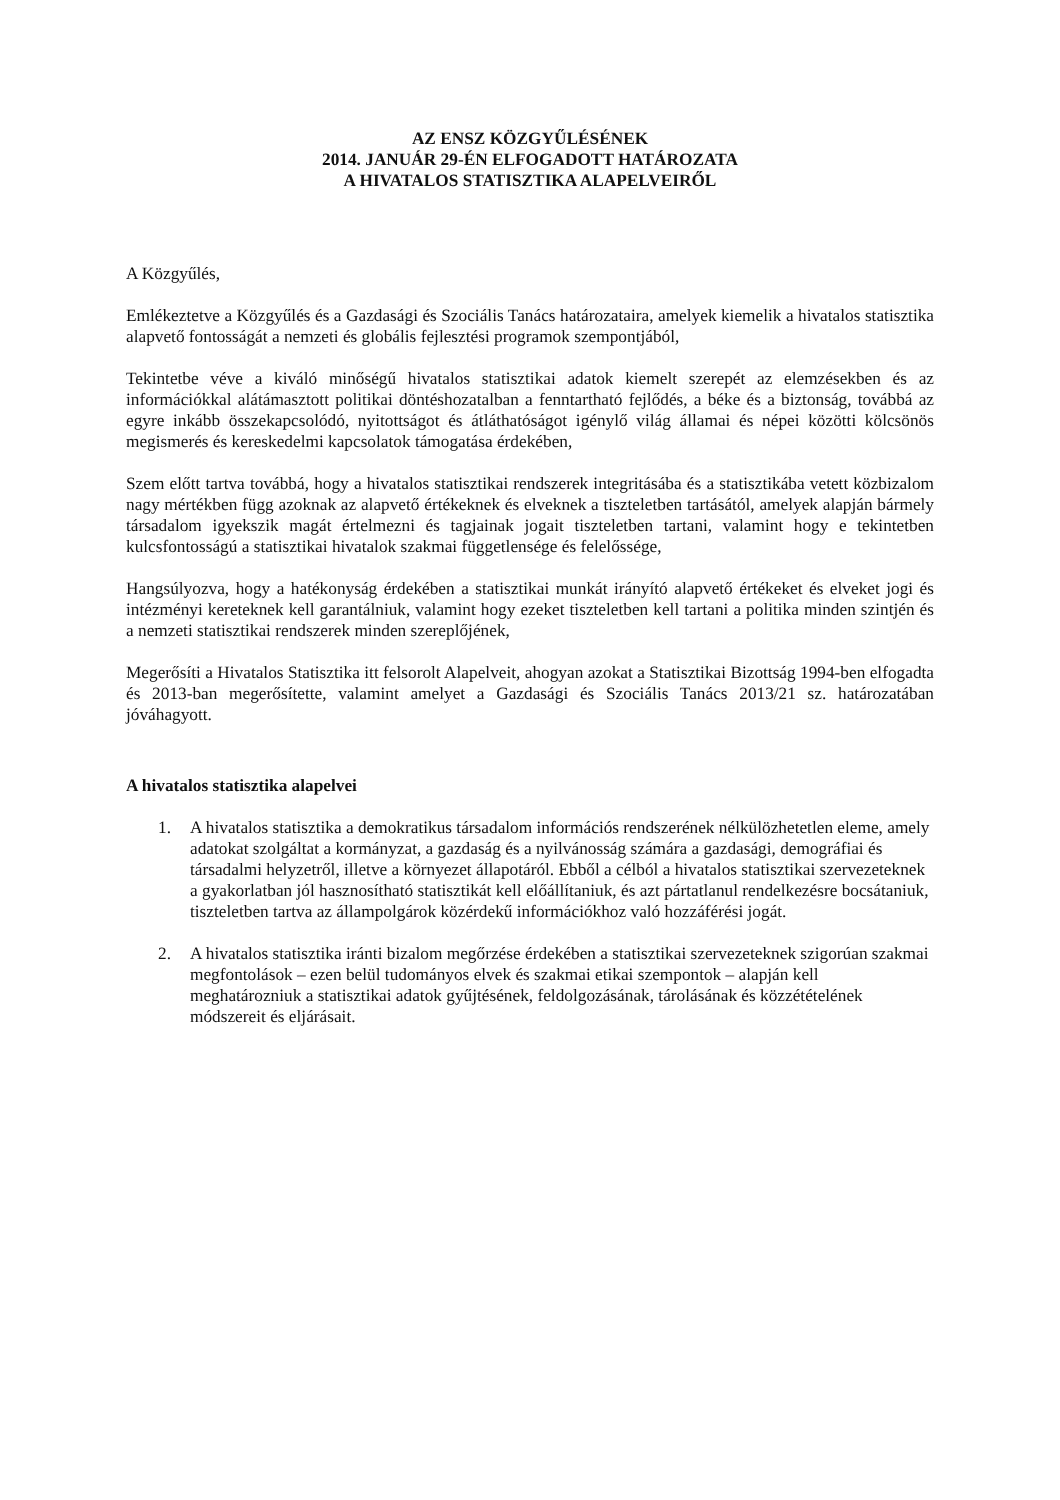AZ ENSZ KÖZGYŰLÉSÉNEK
2014. JANUÁR 29-ÉN ELFOGADOTT HATÁROZATA
A HIVATALOS STATISZTIKA ALAPELVEIRŐL
A Közgyűlés,
Emlékeztetve a Közgyűlés és a Gazdasági és Szociális Tanács határozataira, amelyek kiemelik a hivatalos statisztika alapvető fontosságát a nemzeti és globális fejlesztési programok szempontjából,
Tekintetbe véve a kiváló minőségű hivatalos statisztikai adatok kiemelt szerepét az elemzésekben és az információkkal alátámasztott politikai döntéshozatalban a fenntartható fejlődés, a béke és a biztonság, továbbá az egyre inkább összekapcsolódó, nyitottságot és átláthatóságot igénylő világ államai és népei közötti kölcsönös megismerés és kereskedelmi kapcsolatok támogatása érdekében,
Szem előtt tartva továbbá, hogy a hivatalos statisztikai rendszerek integritásába és a statisztikába vetett közbizalom nagy mértékben függ azoknak az alapvető értékeknek és elveknek a tiszteletben tartásától, amelyek alapján bármely társadalom igyekszik magát értelmezni és tagjainak jogait tiszteletben tartani, valamint hogy e tekintetben kulcsfontosságú a statisztikai hivatalok szakmai függetlensége és felelőssége,
Hangsúlyozva, hogy a hatékonyság érdekében a statisztikai munkát irányító alapvető értékeket és elveket jogi és intézményi kereteknek kell garantálniuk, valamint hogy ezeket tiszteletben kell tartani a politika minden szintjén és a nemzeti statisztikai rendszerek minden szereplőjének,
Megerősíti a Hivatalos Statisztika itt felsorolt Alapelveit, ahogyan azokat a Statisztikai Bizottság 1994-ben elfogadta és 2013-ban megerősítette, valamint amelyet a Gazdasági és Szociális Tanács 2013/21 sz. határozatában jóváhagyott.
A hivatalos statisztika alapelvei
1. A hivatalos statisztika a demokratikus társadalom információs rendszerének nélkülözhetetlen eleme, amely adatokat szolgáltat a kormányzat, a gazdaság és a nyilvánosság számára a gazdasági, demográfiai és társadalmi helyzetről, illetve a környezet állapotáról. Ebből a célból a hivatalos statisztikai szervezeteknek a gyakorlatban jól hasznosítható statisztikát kell előállítaniuk, és azt pártatlanul rendelkezésre bocsátaniuk, tiszteletben tartva az állampolgárok közérdekű információkhoz való hozzáférési jogát.
2. A hivatalos statisztika iránti bizalom megőrzése érdekében a statisztikai szervezeteknek szigorúan szakmai megfontolások – ezen belül tudományos elvek és szakmai etikai szempontok – alapján kell meghatározniuk a statisztikai adatok gyűjtésének, feldolgozásának, tárolásának és közzétételének módszereit és eljárásait.